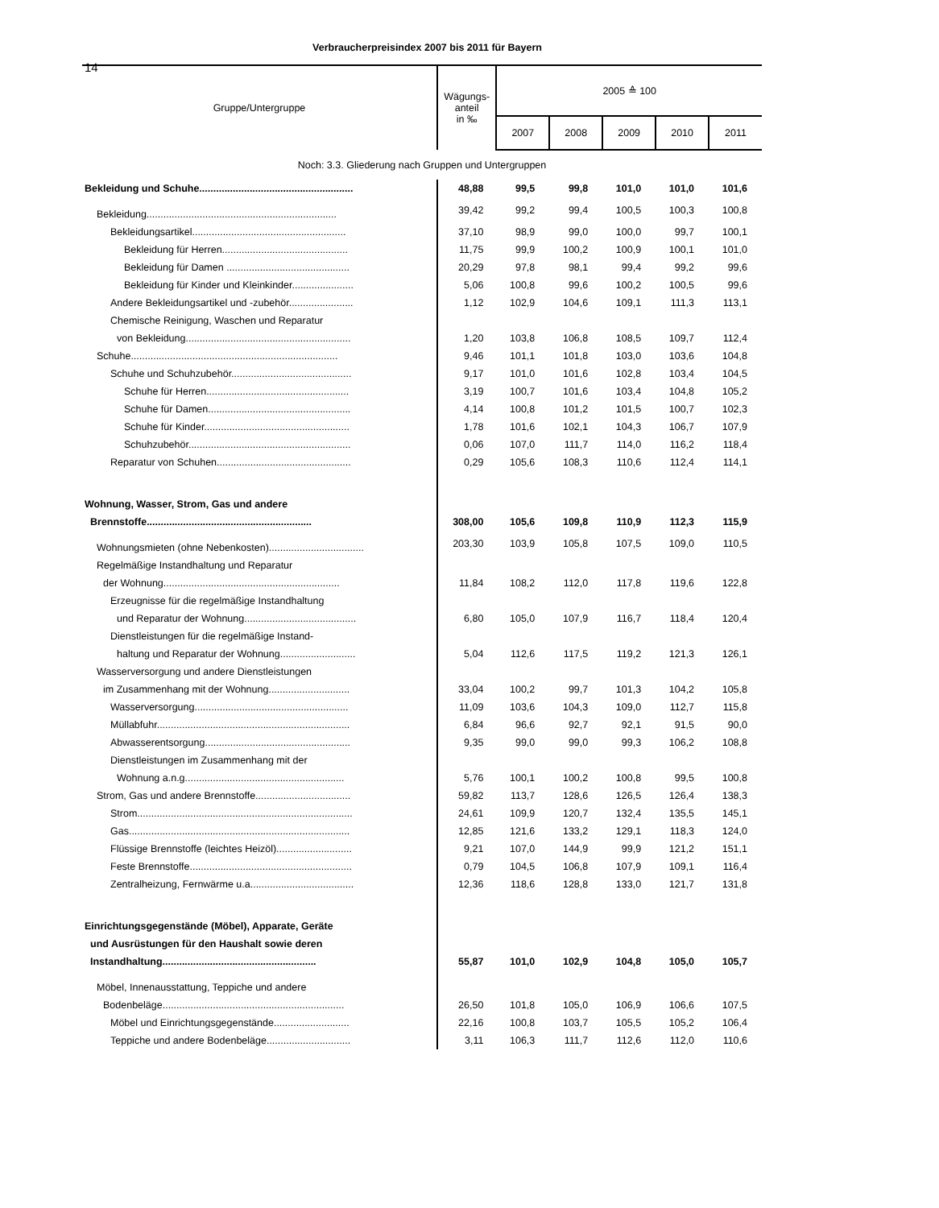14
Verbraucherpreisindex 2007 bis 2011 für Bayern
| Gruppe/Untergruppe | Wägungs- anteil in ‰ | 2005 ≙ 100 | | | | |
| --- | --- | --- | --- | --- | --- | --- |
| | | 2007 | 2008 | 2009 | 2010 | 2011 |
| Noch: 3.3. Gliederung nach Gruppen und Untergruppen | | | | | | |
| Bekleidung und Schuhe....................................................... | 48,88 | 99,5 | 99,8 | 101,0 | 101,0 | 101,6 |
| Bekleidung.................................................................... | 39,42 | 99,2 | 99,4 | 100,5 | 100,3 | 100,8 |
| Bekleidungsartikel....................................................... | 37,10 | 98,9 | 99,0 | 100,0 | 99,7 | 100,1 |
| Bekleidung für Herren............................................. | 11,75 | 99,9 | 100,2 | 100,9 | 100,1 | 101,0 |
| Bekleidung für Damen ............................................ | 20,29 | 97,8 | 98,1 | 99,4 | 99,2 | 99,6 |
| Bekleidung für Kinder und Kleinkinder...................... | 5,06 | 100,8 | 99,6 | 100,2 | 100,5 | 99,6 |
| Andere Bekleidungsartikel und -zubehör....................... | 1,12 | 102,9 | 104,6 | 109,1 | 111,3 | 113,1 |
| Chemische Reinigung, Waschen und Reparatur | | | | | | |
| von Bekleidung........................................................... | 1,20 | 103,8 | 106,8 | 108,5 | 109,7 | 112,4 |
| Schuhe.......................................................................... | 9,46 | 101,1 | 101,8 | 103,0 | 103,6 | 104,8 |
| Schuhe und Schuhzubehör........................................... | 9,17 | 101,0 | 101,6 | 102,8 | 103,4 | 104,5 |
| Schuhe für Herren................................................... | 3,19 | 100,7 | 101,6 | 103,4 | 104,8 | 105,2 |
| Schuhe für Damen................................................... | 4,14 | 100,8 | 101,2 | 101,5 | 100,7 | 102,3 |
| Schuhe für Kinder.................................................... | 1,78 | 101,6 | 102,1 | 104,3 | 106,7 | 107,9 |
| Schuhzubehör.......................................................... | 0,06 | 107,0 | 111,7 | 114,0 | 116,2 | 118,4 |
| Reparatur von Schuhen................................................ | 0,29 | 105,6 | 108,3 | 110,6 | 112,4 | 114,1 |
| Wohnung, Wasser, Strom, Gas und andere | | | | | | |
| Brennstoffe........................................................... | 308,00 | 105,6 | 109,8 | 110,9 | 112,3 | 115,9 |
| Wohnungsmieten (ohne Nebenkosten).................................. | 203,30 | 103,9 | 105,8 | 107,5 | 109,0 | 110,5 |
| Regelmäßige Instandhaltung und Reparatur | | | | | | |
| der Wohnung............................................................... | 11,84 | 108,2 | 112,0 | 117,8 | 119,6 | 122,8 |
| Erzeugnisse für die regelmäßige Instandhaltung | | | | | | |
| und Reparatur der Wohnung........................................ | 6,80 | 105,0 | 107,9 | 116,7 | 118,4 | 120,4 |
| Dienstleistungen für die regelmäßige Instand- | | | | | | |
| haltung und Reparatur der Wohnung........................... | 5,04 | 112,6 | 117,5 | 119,2 | 121,3 | 126,1 |
| Wasserversorgung und andere Dienstleistungen | | | | | | |
| im Zusammenhang mit der Wohnung............................. | 33,04 | 100,2 | 99,7 | 101,3 | 104,2 | 105,8 |
| Wasserversorgung....................................................... | 11,09 | 103,6 | 104,3 | 109,0 | 112,7 | 115,8 |
| Müllabfuhr..................................................................... | 6,84 | 96,6 | 92,7 | 92,1 | 91,5 | 90,0 |
| Abwasserentsorgung.................................................... | 9,35 | 99,0 | 99,0 | 99,3 | 106,2 | 108,8 |
| Dienstleistungen im Zusammenhang mit der | | | | | | |
| Wohnung a.n.g......................................................... | 5,76 | 100,1 | 100,2 | 100,8 | 99,5 | 100,8 |
| Strom, Gas und andere Brennstoffe.................................. | 59,82 | 113,7 | 128,6 | 126,5 | 126,4 | 138,3 |
| Strom............................................................................. | 24,61 | 109,9 | 120,7 | 132,4 | 135,5 | 145,1 |
| Gas............................................................................... | 12,85 | 121,6 | 133,2 | 129,1 | 118,3 | 124,0 |
| Flüssige Brennstoffe (leichtes Heizöl)........................... | 9,21 | 107,0 | 144,9 | 99,9 | 121,2 | 151,1 |
| Feste Brennstoffe.......................................................... | 0,79 | 104,5 | 106,8 | 107,9 | 109,1 | 116,4 |
| Zentralheizung, Fernwärme u.a..................................... | 12,36 | 118,6 | 128,8 | 133,0 | 121,7 | 131,8 |
| Einrichtungsgegenstände (Möbel), Apparate, Geräte | | | | | | |
| und Ausrüstungen für den Haushalt sowie deren | | | | | | |
| Instandhaltung....................................................... | 55,87 | 101,0 | 102,9 | 104,8 | 105,0 | 105,7 |
| Möbel, Innenausstattung, Teppiche und andere | | | | | | |
| Bodenbeläge................................................................. | 26,50 | 101,8 | 105,0 | 106,9 | 106,6 | 107,5 |
| Möbel und Einrichtungsgegenstände........................... | 22,16 | 100,8 | 103,7 | 105,5 | 105,2 | 106,4 |
| Teppiche und andere Bodenbeläge.............................. | 3,11 | 106,3 | 111,7 | 112,6 | 112,0 | 110,6 |